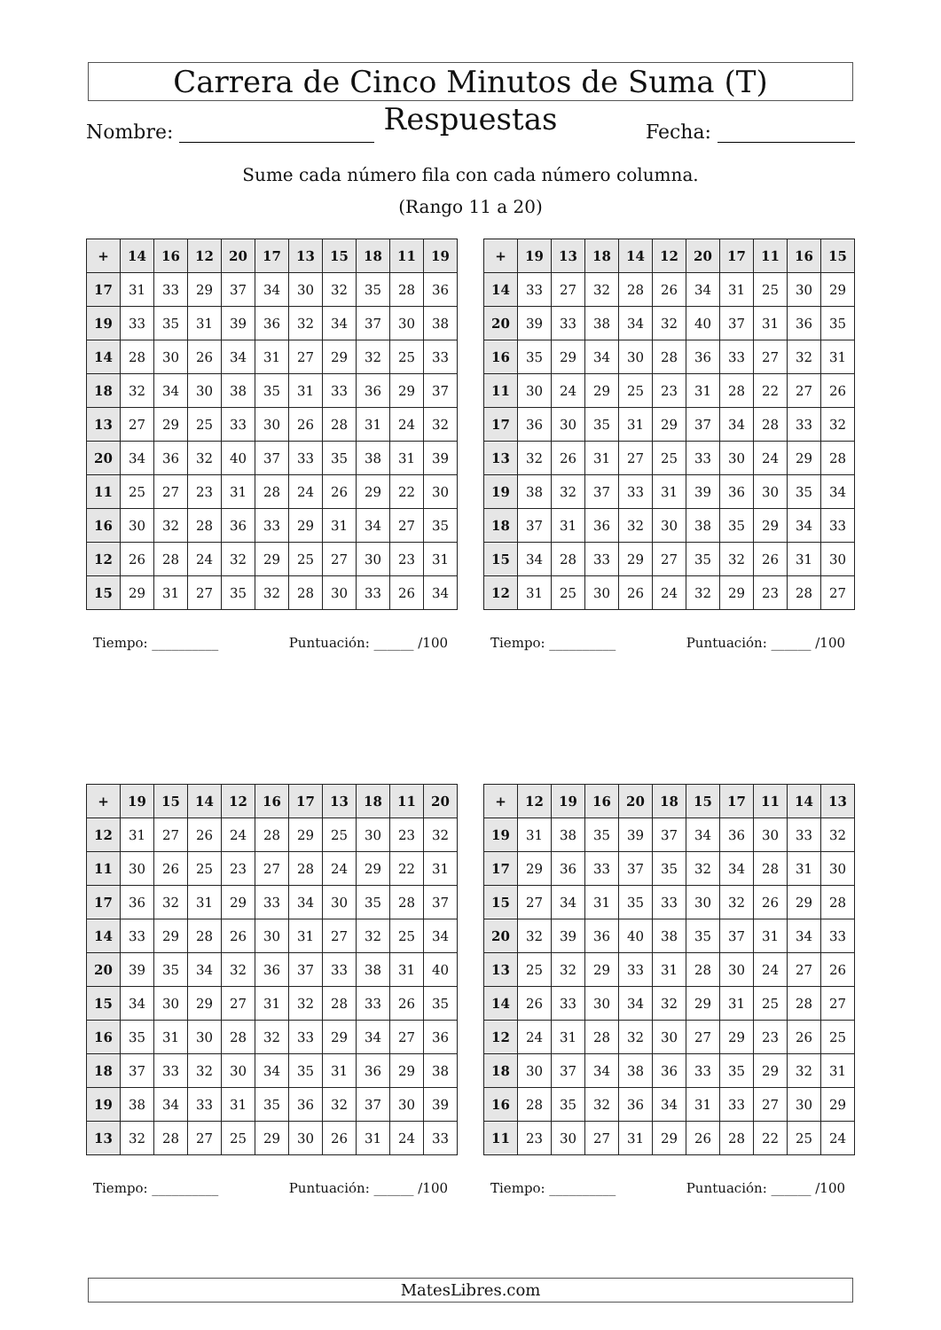Carrera de Cinco Minutos de Suma (T) Respuestas
Nombre: Fecha:
Sume cada número fila con cada número columna.
(Rango 11 a 20)
| + | 14 | 16 | 12 | 20 | 17 | 13 | 15 | 18 | 11 | 19 |
| --- | --- | --- | --- | --- | --- | --- | --- | --- | --- | --- |
| 17 | 31 | 33 | 29 | 37 | 34 | 30 | 32 | 35 | 28 | 36 |
| 19 | 33 | 35 | 31 | 39 | 36 | 32 | 34 | 37 | 30 | 38 |
| 14 | 28 | 30 | 26 | 34 | 31 | 27 | 29 | 32 | 25 | 33 |
| 18 | 32 | 34 | 30 | 38 | 35 | 31 | 33 | 36 | 29 | 37 |
| 13 | 27 | 29 | 25 | 33 | 30 | 26 | 28 | 31 | 24 | 32 |
| 20 | 34 | 36 | 32 | 40 | 37 | 33 | 35 | 38 | 31 | 39 |
| 11 | 25 | 27 | 23 | 31 | 28 | 24 | 26 | 29 | 22 | 30 |
| 16 | 30 | 32 | 28 | 36 | 33 | 29 | 31 | 34 | 27 | 35 |
| 12 | 26 | 28 | 24 | 32 | 29 | 25 | 27 | 30 | 23 | 31 |
| 15 | 29 | 31 | 27 | 35 | 32 | 28 | 30 | 33 | 26 | 34 |
Tiempo: __________ Puntuación: ______ /100
| + | 19 | 13 | 18 | 14 | 12 | 20 | 17 | 11 | 16 | 15 |
| --- | --- | --- | --- | --- | --- | --- | --- | --- | --- | --- |
| 14 | 33 | 27 | 32 | 28 | 26 | 34 | 31 | 25 | 30 | 29 |
| 20 | 39 | 33 | 38 | 34 | 32 | 40 | 37 | 31 | 36 | 35 |
| 16 | 35 | 29 | 34 | 30 | 28 | 36 | 33 | 27 | 32 | 31 |
| 11 | 30 | 24 | 29 | 25 | 23 | 31 | 28 | 22 | 27 | 26 |
| 17 | 36 | 30 | 35 | 31 | 29 | 37 | 34 | 28 | 33 | 32 |
| 13 | 32 | 26 | 31 | 27 | 25 | 33 | 30 | 24 | 29 | 28 |
| 19 | 38 | 32 | 37 | 33 | 31 | 39 | 36 | 30 | 35 | 34 |
| 18 | 37 | 31 | 36 | 32 | 30 | 38 | 35 | 29 | 34 | 33 |
| 15 | 34 | 28 | 33 | 29 | 27 | 35 | 32 | 26 | 31 | 30 |
| 12 | 31 | 25 | 30 | 26 | 24 | 32 | 29 | 23 | 28 | 27 |
Tiempo: __________ Puntuación: ______ /100
| + | 19 | 15 | 14 | 12 | 16 | 17 | 13 | 18 | 11 | 20 |
| --- | --- | --- | --- | --- | --- | --- | --- | --- | --- | --- |
| 12 | 31 | 27 | 26 | 24 | 28 | 29 | 25 | 30 | 23 | 32 |
| 11 | 30 | 26 | 25 | 23 | 27 | 28 | 24 | 29 | 22 | 31 |
| 17 | 36 | 32 | 31 | 29 | 33 | 34 | 30 | 35 | 28 | 37 |
| 14 | 33 | 29 | 28 | 26 | 30 | 31 | 27 | 32 | 25 | 34 |
| 20 | 39 | 35 | 34 | 32 | 36 | 37 | 33 | 38 | 31 | 40 |
| 15 | 34 | 30 | 29 | 27 | 31 | 32 | 28 | 33 | 26 | 35 |
| 16 | 35 | 31 | 30 | 28 | 32 | 33 | 29 | 34 | 27 | 36 |
| 18 | 37 | 33 | 32 | 30 | 34 | 35 | 31 | 36 | 29 | 38 |
| 19 | 38 | 34 | 33 | 31 | 35 | 36 | 32 | 37 | 30 | 39 |
| 13 | 32 | 28 | 27 | 25 | 29 | 30 | 26 | 31 | 24 | 33 |
Tiempo: __________ Puntuación: ______ /100
| + | 12 | 19 | 16 | 20 | 18 | 15 | 17 | 11 | 14 | 13 |
| --- | --- | --- | --- | --- | --- | --- | --- | --- | --- | --- |
| 19 | 31 | 38 | 35 | 39 | 37 | 34 | 36 | 30 | 33 | 32 |
| 17 | 29 | 36 | 33 | 37 | 35 | 32 | 34 | 28 | 31 | 30 |
| 15 | 27 | 34 | 31 | 35 | 33 | 30 | 32 | 26 | 29 | 28 |
| 20 | 32 | 39 | 36 | 40 | 38 | 35 | 37 | 31 | 34 | 33 |
| 13 | 25 | 32 | 29 | 33 | 31 | 28 | 30 | 24 | 27 | 26 |
| 14 | 26 | 33 | 30 | 34 | 32 | 29 | 31 | 25 | 28 | 27 |
| 12 | 24 | 31 | 28 | 32 | 30 | 27 | 29 | 23 | 26 | 25 |
| 18 | 30 | 37 | 34 | 38 | 36 | 33 | 35 | 29 | 32 | 31 |
| 16 | 28 | 35 | 32 | 36 | 34 | 31 | 33 | 27 | 30 | 29 |
| 11 | 23 | 30 | 27 | 31 | 29 | 26 | 28 | 22 | 25 | 24 |
Tiempo: __________ Puntuación: ______ /100
MatesLibres.com